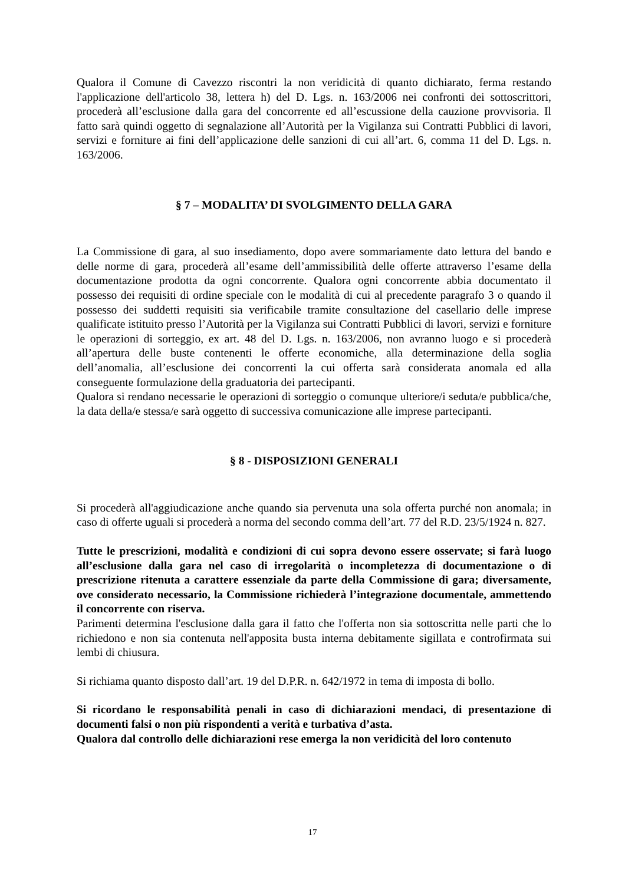Qualora il Comune di Cavezzo riscontri la non veridicità di quanto dichiarato, ferma restando l'applicazione dell'articolo 38, lettera h) del D. Lgs. n. 163/2006 nei confronti dei sottoscrittori, procederà all’esclusione dalla gara del concorrente ed all’escussione della cauzione provvisoria. Il fatto sarà quindi oggetto di segnalazione all’Autorità per la Vigilanza sui Contratti Pubblici di lavori, servizi e forniture ai fini dell’applicazione delle sanzioni di cui all’art. 6, comma 11 del D. Lgs. n. 163/2006.
§ 7 – MODALITA’ DI SVOLGIMENTO DELLA GARA
La Commissione di gara, al suo insediamento, dopo avere sommariamente dato lettura del bando e delle norme di gara, procederà all’esame dell’ammissibilità delle offerte attraverso l’esame della documentazione prodotta da ogni concorrente. Qualora ogni concorrente abbia documentato il possesso dei requisiti di ordine speciale con le modalità di cui al precedente paragrafo 3 o quando il possesso dei suddetti requisiti sia verificabile tramite consultazione del casellario delle imprese qualificate istituito presso l’Autorità per la Vigilanza sui Contratti Pubblici di lavori, servizi e forniture le operazioni di sorteggio, ex art. 48 del D. Lgs. n. 163/2006, non avranno luogo e si procederà all’apertura delle buste contenenti le offerte economiche, alla determinazione della soglia dell’anomalia, all’esclusione dei concorrenti la cui offerta sarà considerata anomala ed alla conseguente formulazione della graduatoria dei partecipanti.
Qualora si rendano necessarie le operazioni di sorteggio o comunque ulteriore/i seduta/e pubblica/che, la data della/e stessa/e sarà oggetto di successiva comunicazione alle imprese partecipanti.
§ 8 - DISPOSIZIONI GENERALI
Si procederà all'aggiudicazione anche quando sia pervenuta una sola offerta purché non anomala; in caso di offerte uguali si procederà a norma del secondo comma dell’art. 77 del R.D. 23/5/1924 n. 827.
Tutte le prescrizioni, modalità e condizioni di cui sopra devono essere osservate; si farà luogo all’esclusione dalla gara nel caso di irregolarità o incompletezza di documentazione o di prescrizione ritenuta a carattere essenziale da parte della Commissione di gara; diversamente, ove considerato necessario, la Commissione richiederà l’integrazione documentale, ammettendo il concorrente con riserva.
Parimenti determina l'esclusione dalla gara il fatto che l'offerta non sia sottoscritta nelle parti che lo richiedono e non sia contenuta nell'apposita busta interna debitamente sigillata e controfirmata sui lembi di chiusura.
Si richiama quanto disposto dall’art. 19 del D.P.R. n. 642/1972 in tema di imposta di bollo.
Si ricordano le responsabilità penali in caso di dichiarazioni mendaci, di presentazione di documenti falsi o non più rispondenti a verità e turbativa d’asta.
Qualora dal controllo delle dichiarazioni rese emerga la non veridicità del loro contenuto
17